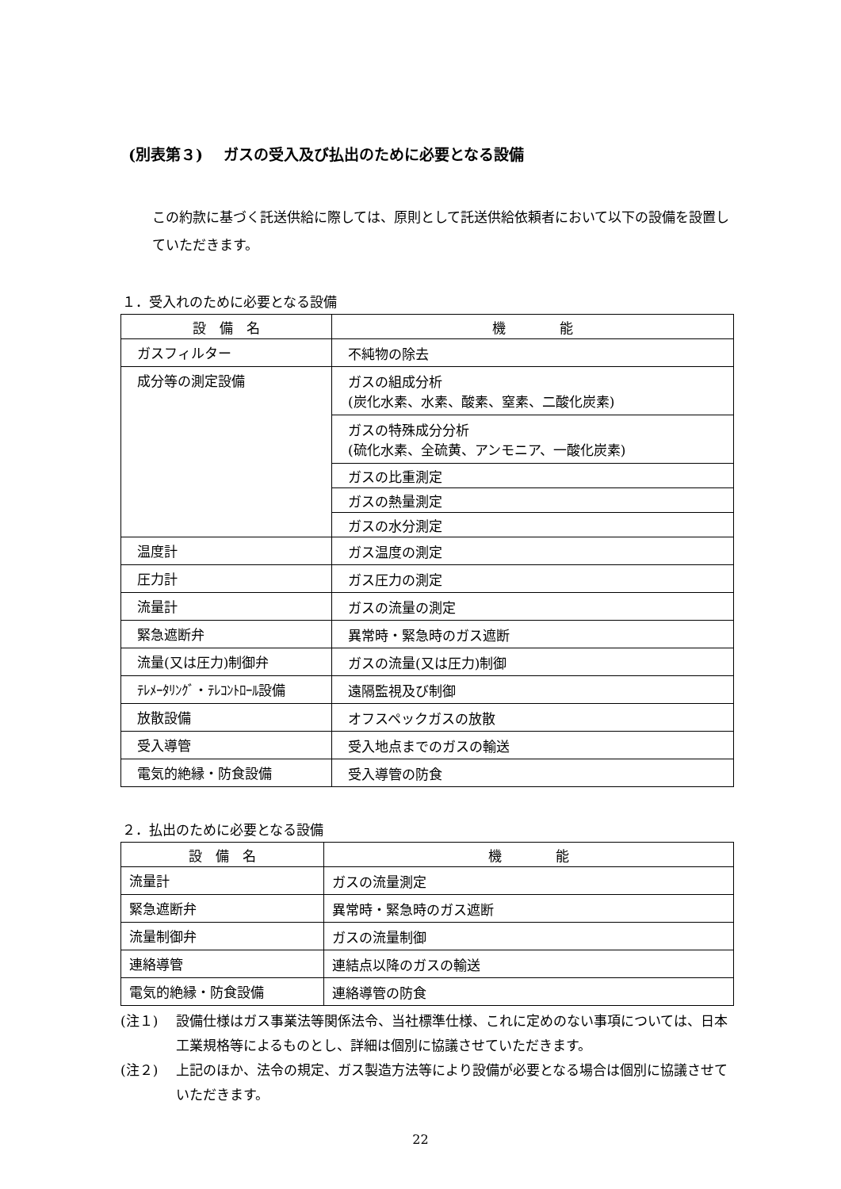(別表第３)　 ガスの受入及び払出のために必要となる設備
この約款に基づく託送供給に際しては、原則として託送供給依頼者において以下の設備を設置していただきます。
１．受入れのために必要となる設備
| 設 備 名 | 機 能 |
| --- | --- |
| ガスフィルター | 不純物の除去 |
| 成分等の測定設備 | ガスの組成分析 (炭化水素、水素、酸素、窒素、二酸化炭素) |
| | ガスの特殊成分分析 (硫化水素、全硫黄、アンモニア、一酸化炭素) |
| | ガスの比重測定 |
| | ガスの熱量測定 |
| | ガスの水分測定 |
| 温度計 | ガス温度の測定 |
| 圧力計 | ガス圧力の測定 |
| 流量計 | ガスの流量の測定 |
| 緊急遮断弁 | 異常時・緊急時のガス遮断 |
| 流量(又は圧力)制御弁 | ガスの流量(又は圧力)制御 |
| ﾃﾚﾒｰﾀﾘﾝｸﾞ・ﾃﾚｺﾝﾄﾛｰﾙ設備 | 遠隔監視及び制御 |
| 放散設備 | オフスペックガスの放散 |
| 受入導管 | 受入地点までのガスの輸送 |
| 電気的絶縁・防食設備 | 受入導管の防食 |
２．払出のために必要となる設備
| 設 備 名 | 機 能 |
| --- | --- |
| 流量計 | ガスの流量測定 |
| 緊急遮断弁 | 異常時・緊急時のガス遮断 |
| 流量制御弁 | ガスの流量制御 |
| 連絡導管 | 連結点以降のガスの輸送 |
| 電気的絶縁・防食設備 | 連絡導管の防食 |
(注１) 設備仕様はガス事業法等関係法令、当社標準仕様、これに定めのない事項については、日本工業規格等によるものとし、詳細は個別に協議させていただきます。
(注２) 上記のほか、法令の規定、ガス製造方法等により設備が必要となる場合は個別に協議させていただきます。
22